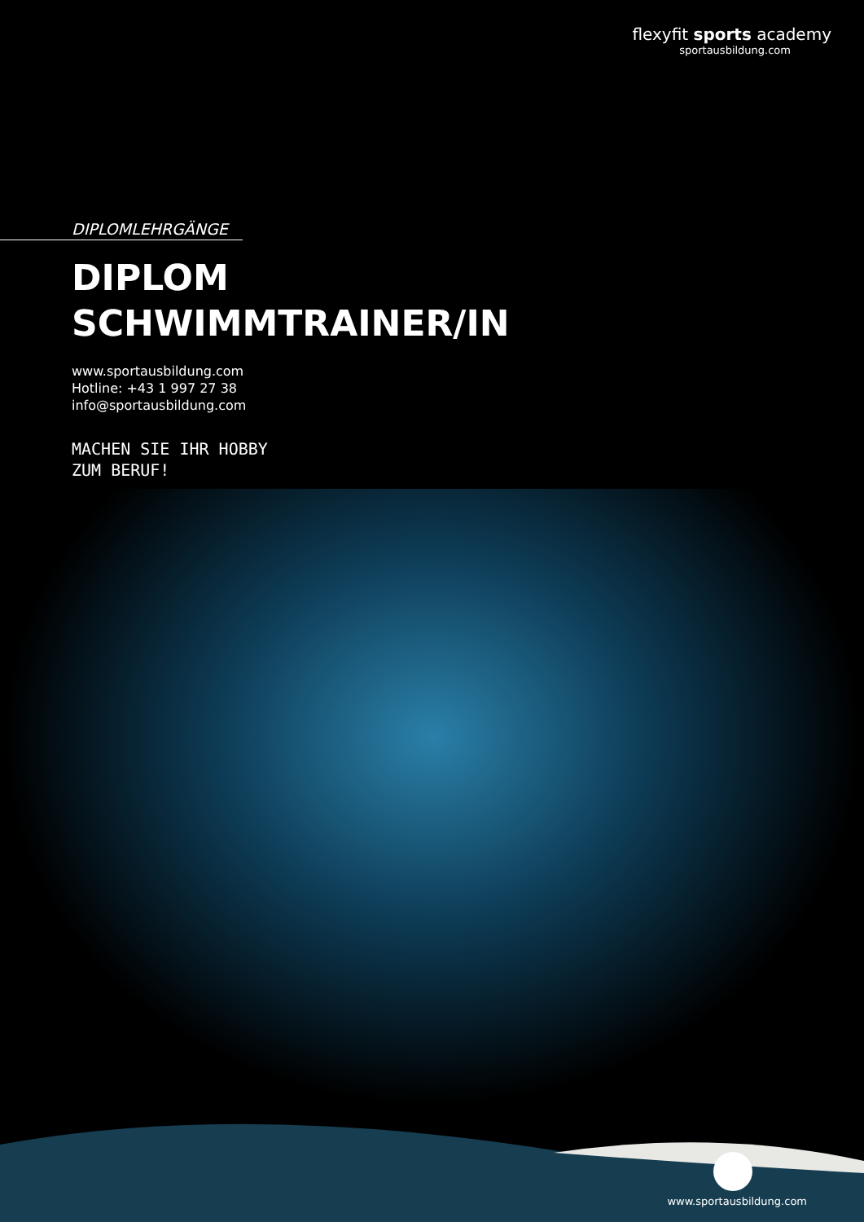flexyfit sports academy
sportausbildung.com
DIPLOMLEHRGÄNGE
DIPLOM
SCHWIMMTRAINER/IN
www.sportausbildung.com
Hotline: +43 1 997 27 38
info@sportausbildung.com
MACHEN SIE IHR HOBBY
ZUM BERUF!
www.sportausbildung.com